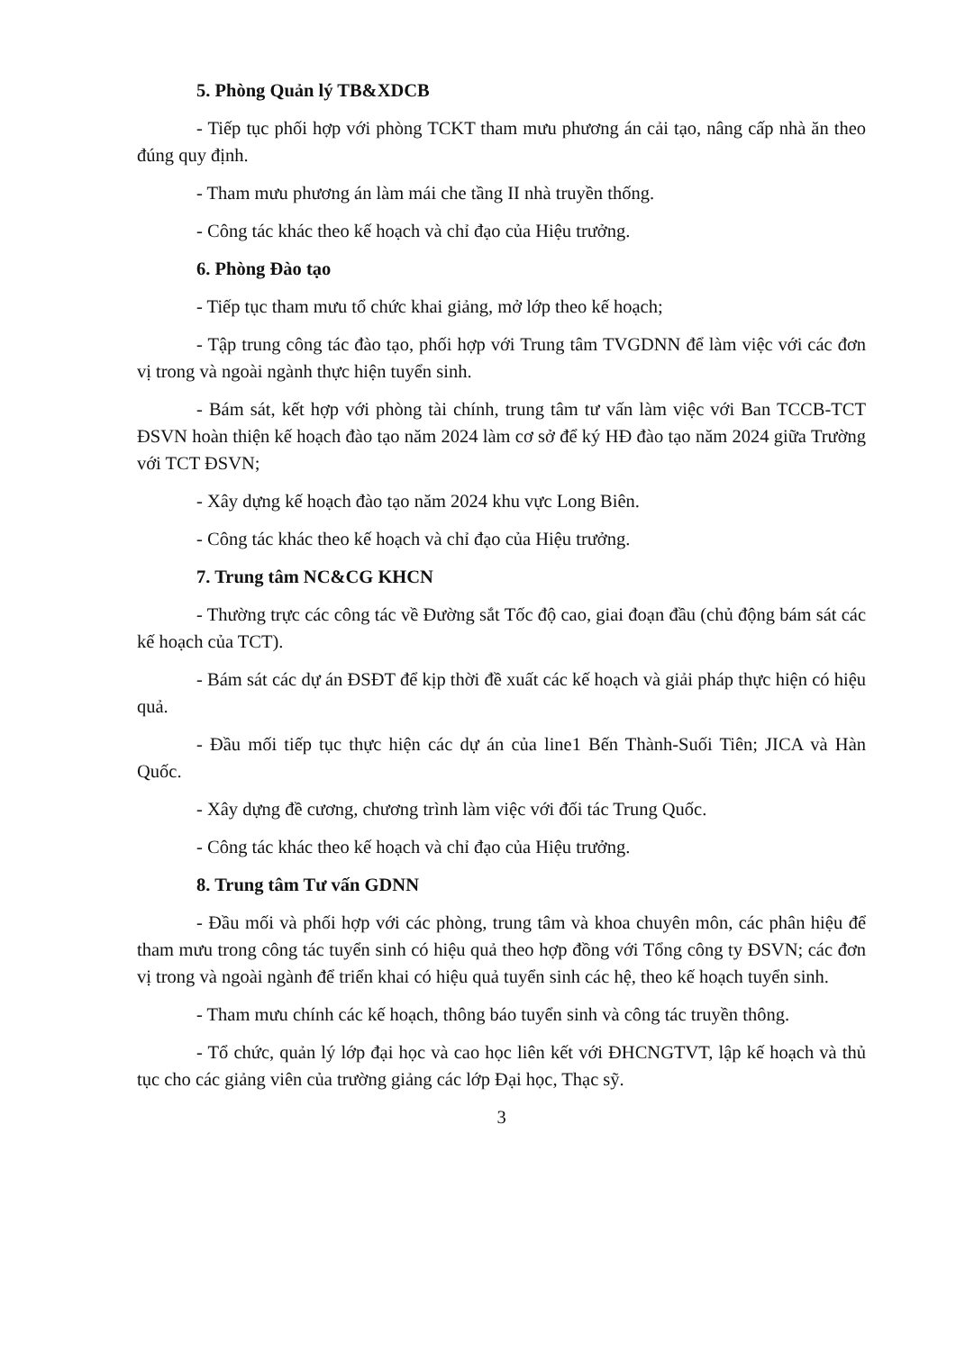5. Phòng Quản lý TB&XDCB
- Tiếp tục phối hợp với phòng TCKT tham mưu phương án cải tạo, nâng cấp nhà ăn theo đúng quy định.
- Tham mưu phương án làm mái che tầng II nhà truyền thống.
- Công tác khác theo kế hoạch và chỉ đạo của Hiệu trưởng.
6. Phòng Đào tạo
- Tiếp tục tham mưu tổ chức khai giảng, mở lớp theo kế hoạch;
- Tập trung công tác đào tạo, phối hợp với Trung tâm TVGDNN để làm việc với các đơn vị trong và ngoài ngành thực hiện tuyển sinh.
- Bám sát, kết hợp với phòng tài chính, trung tâm tư vấn làm việc với Ban TCCB-TCT ĐSVN hoàn thiện kế hoạch đào tạo năm 2024 làm cơ sở để ký HĐ đào tạo năm 2024 giữa Trường với TCT ĐSVN;
- Xây dựng kế hoạch đào tạo năm 2024 khu vực Long Biên.
- Công tác khác theo kế hoạch và chỉ đạo của Hiệu trưởng.
7. Trung tâm NC&CG KHCN
- Thường trực các công tác về Đường sắt Tốc độ cao, giai đoạn đầu (chủ động bám sát các kế hoạch của TCT).
- Bám sát các dự án ĐSĐT để kịp thời đề xuất các kế hoạch và giải pháp thực hiện có hiệu quả.
- Đầu mối tiếp tục thực hiện các dự án của line1 Bến Thành-Suối Tiên; JICA và Hàn Quốc.
- Xây dựng đề cương, chương trình làm việc với đối tác Trung Quốc.
- Công tác khác theo kế hoạch và chỉ đạo của Hiệu trưởng.
8. Trung tâm Tư vấn GDNN
- Đầu mối và phối hợp với các phòng, trung tâm và khoa chuyên môn, các phân hiệu để tham mưu trong công tác tuyển sinh có hiệu quả theo hợp đồng với Tổng công ty ĐSVN; các đơn vị trong và ngoài ngành để triển khai có hiệu quả tuyển sinh các hệ, theo kế hoạch tuyển sinh.
- Tham mưu chính các kế hoạch, thông báo tuyển sinh và công tác truyền thông.
- Tổ chức, quản lý lớp đại học và cao học liên kết với ĐHCNGTVT, lập kế hoạch và thủ tục cho các giảng viên của trường giảng các lớp Đại học, Thạc sỹ.
3